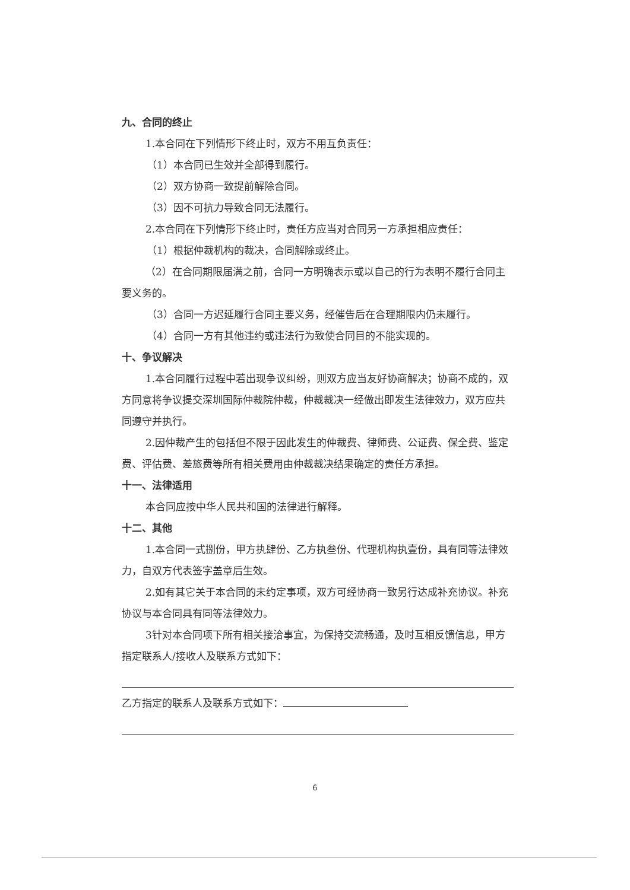九、合同的终止
1.本合同在下列情形下终止时，双方不用互负责任：
（1）本合同已生效并全部得到履行。
（2）双方协商一致提前解除合同。
（3）因不可抗力导致合同无法履行。
2.本合同在下列情形下终止时，责任方应当对合同另一方承担相应责任：
（1）根据仲裁机构的裁决，合同解除或终止。
（2）在合同期限届满之前，合同一方明确表示或以自己的行为表明不履行合同主要义务的。
（3）合同一方迟延履行合同主要义务，经催告后在合理期限内仍未履行。
（4）合同一方有其他违约或违法行为致使合同目的不能实现的。
十、争议解决
1.本合同履行过程中若出现争议纠纷，则双方应当友好协商解决；协商不成的，双方同意将争议提交深圳国际仲裁院仲裁，仲裁裁决一经做出即发生法律效力，双方应共同遵守并执行。
2.因仲裁产生的包括但不限于因此发生的仲裁费、律师费、公证费、保全费、鉴定费、评估费、差旅费等所有相关费用由仲裁裁决结果确定的责任方承担。
十一、法律适用
本合同应按中华人民共和国的法律进行解释。
十二、其他
1.本合同一式捌份，甲方执肆份、乙方执叁份、代理机构执壹份，具有同等法律效力，自双方代表签字盖章后生效。
2.如有其它关于本合同的未约定事项，双方可经协商一致另行达成补充协议。补充协议与本合同具有同等法律效力。
3针对本合同项下所有相关接洽事宜，为保持交流畅通，及时互相反馈信息，甲方指定联系人/接收人及联系方式如下：
乙方指定的联系人及联系方式如下：
6